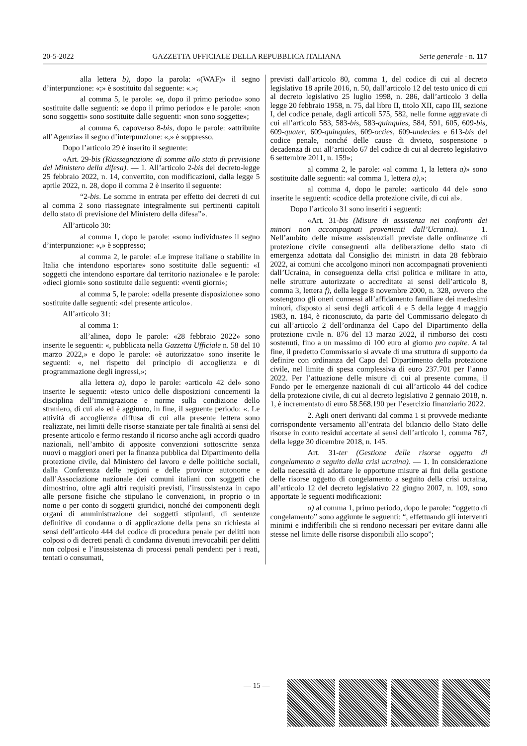20-5-2022 GAZZETTA UFFICIALE DELLA REPUBBLICA ITALIANA Serie generale - n. 117
alla lettera b), dopo la parola: «(WAF)» il segno d’interpunzione: «;» è sostituito dal seguente: «.»;
al comma 5, le parole: «e, dopo il primo periodo» sono sostituite dalle seguenti: «e dopo il primo periodo» e le parole: «non sono soggetti» sono sostituite dalle seguenti: «non sono soggette»;
al comma 6, capoverso 8-bis, dopo le parole: «attribuite all’Agenzia» il segno d’interpunzione: «,» è soppresso.
Dopo l’articolo 29 è inserito il seguente:
«Art. 29-bis (Riassegnazione di somme allo stato di previsione del Ministero della difesa). — 1. All’articolo 2-bis del decreto-legge 25 febbraio 2022, n. 14, convertito, con modificazioni, dalla legge 5 aprile 2022, n. 28, dopo il comma 2 è inserito il seguente:
“2-bis. Le somme in entrata per effetto dei decreti di cui al comma 2 sono riassegnate integralmente sui pertinenti capitoli dello stato di previsione del Ministero della difesa”».
All’articolo 30:
al comma 1, dopo le parole: «sono individuate» il segno d’interpunzione: «,» è soppresso;
al comma 2, le parole: «Le imprese italiane o stabilite in Italia che intendono esportare» sono sostituite dalle seguenti: «I soggetti che intendono esportare dal territorio nazionale» e le parole: «dieci giorni» sono sostituite dalle seguenti: «venti giorni»;
al comma 5, le parole: «della presente disposizione» sono sostituite dalle seguenti: «del presente articolo».
All’articolo 31:
al comma 1:
all’alinea, dopo le parole: «28 febbraio 2022» sono inserite le seguenti: «, pubblicata nella Gazzetta Ufficiale n. 58 del 10 marzo 2022,» e dopo le parole: «è autorizzato» sono inserite le seguenti: «, nel rispetto del principio di accoglienza e di programmazione degli ingressi,»;
alla lettera a), dopo le parole: «articolo 42 del» sono inserite le seguenti: «testo unico delle disposizioni concernenti la disciplina dell’immigrazione e norme sulla condizione dello straniero, di cui al» ed è aggiunto, in fine, il seguente periodo: «. Le attività di accoglienza diffusa di cui alla presente lettera sono realizzate, nei limiti delle risorse stanziate per tale finalità ai sensi del presente articolo e fermo restando il ricorso anche agli accordi quadro nazionali, nell’ambito di apposite convenzioni sottoscritte senza nuovi o maggiori oneri per la finanza pubblica dal Dipartimento della protezione civile, dal Ministero del lavoro e delle politiche sociali, dalla Conferenza delle regioni e delle province autonome e dall’Associazione nazionale dei comuni italiani con soggetti che dimostrino, oltre agli altri requisiti previsti, l’insussistenza in capo alle persone fisiche che stipulano le convenzioni, in proprio o in nome o per conto di soggetti giuridici, nonché dei componenti degli organi di amministrazione dei soggetti stipulanti, di sentenze definitive di condanna o di applicazione della pena su richiesta ai sensi dell’articolo 444 del codice di procedura penale per delitti non colposi o di decreti penali di condanna divenuti irrevocabili per delitti non colposi e l’insussistenza di processi penali pendenti per i reati, tentati o consumati,
previsti dall’articolo 80, comma 1, del codice di cui al decreto legislativo 18 aprile 2016, n. 50, dall’articolo 12 del testo unico di cui al decreto legislativo 25 luglio 1998, n. 286, dall’articolo 3 della legge 20 febbraio 1958, n. 75, dal libro II, titolo XII, capo III, sezione I, del codice penale, dagli articoli 575, 582, nelle forme aggravate di cui all’articolo 583, 583-bis, 583-quinquies, 584, 591, 605, 609-bis, 609-quater, 609-quinquies, 609-octies, 609-undecies e 613-bis del codice penale, nonché delle cause di divieto, sospensione o decadenza di cui all’articolo 67 del codice di cui al decreto legislativo 6 settembre 2011, n. 159»;
al comma 2, le parole: «al comma 1, la lettera a)» sono sostituite dalle seguenti: «al comma 1, lettera a),»;
al comma 4, dopo le parole: «articolo 44 del» sono inserite le seguenti: «codice della protezione civile, di cui al».
Dopo l’articolo 31 sono inseriti i seguenti:
«Art. 31-bis (Misure di assistenza nei confronti dei minori non accompagnati provenienti dall’Ucraina). — 1. Nell’ambito delle misure assistenziali previste dalle ordinanze di protezione civile conseguenti alla deliberazione dello stato di emergenza adottata dal Consiglio dei ministri in data 28 febbraio 2022, ai comuni che accolgono minori non accompagnati provenienti dall’Ucraina, in conseguenza della crisi politica e militare in atto, nelle strutture autorizzate o accreditate ai sensi dell’articolo 8, comma 3, lettera f), della legge 8 novembre 2000, n. 328, ovvero che sostengono gli oneri connessi all’affidamento familiare dei medesimi minori, disposto ai sensi degli articoli 4 e 5 della legge 4 maggio 1983, n. 184, è riconosciuto, da parte del Commissario delegato di cui all’articolo 2 dell’ordinanza del Capo del Dipartimento della protezione civile n. 876 del 13 marzo 2022, il rimborso dei costi sostenuti, fino a un massimo di 100 euro al giorno pro capite. A tal fine, il predetto Commissario si avvale di una struttura di supporto da definire con ordinanza del Capo del Dipartimento della protezione civile, nel limite di spesa complessiva di euro 237.701 per l’anno 2022. Per l’attuazione delle misure di cui al presente comma, il Fondo per le emergenze nazionali di cui all’articolo 44 del codice della protezione civile, di cui al decreto legislativo 2 gennaio 2018, n. 1, è incrementato di euro 58.568.190 per l’esercizio finanziario 2022.
2. Agli oneri derivanti dal comma 1 si provvede mediante corrispondente versamento all’entrata del bilancio dello Stato delle risorse in conto residui accertate ai sensi dell’articolo 1, comma 767, della legge 30 dicembre 2018, n. 145.
Art. 31-ter (Gestione delle risorse oggetto di congelamento a seguito della crisi ucraina). — 1. In considerazione della necessità di adottare le opportune misure ai fini della gestione delle risorse oggetto di congelamento a seguito della crisi ucraina, all’articolo 12 del decreto legislativo 22 giugno 2007, n. 109, sono apportate le seguenti modificazioni:
a) al comma 1, primo periodo, dopo le parole: “oggetto di congelamento” sono aggiunte le seguenti: “, effettuando gli interventi minimi e indifferibili che si rendono necessari per evitare danni alle stesse nel limite delle risorse disponibili allo scopo”;
— 15 —